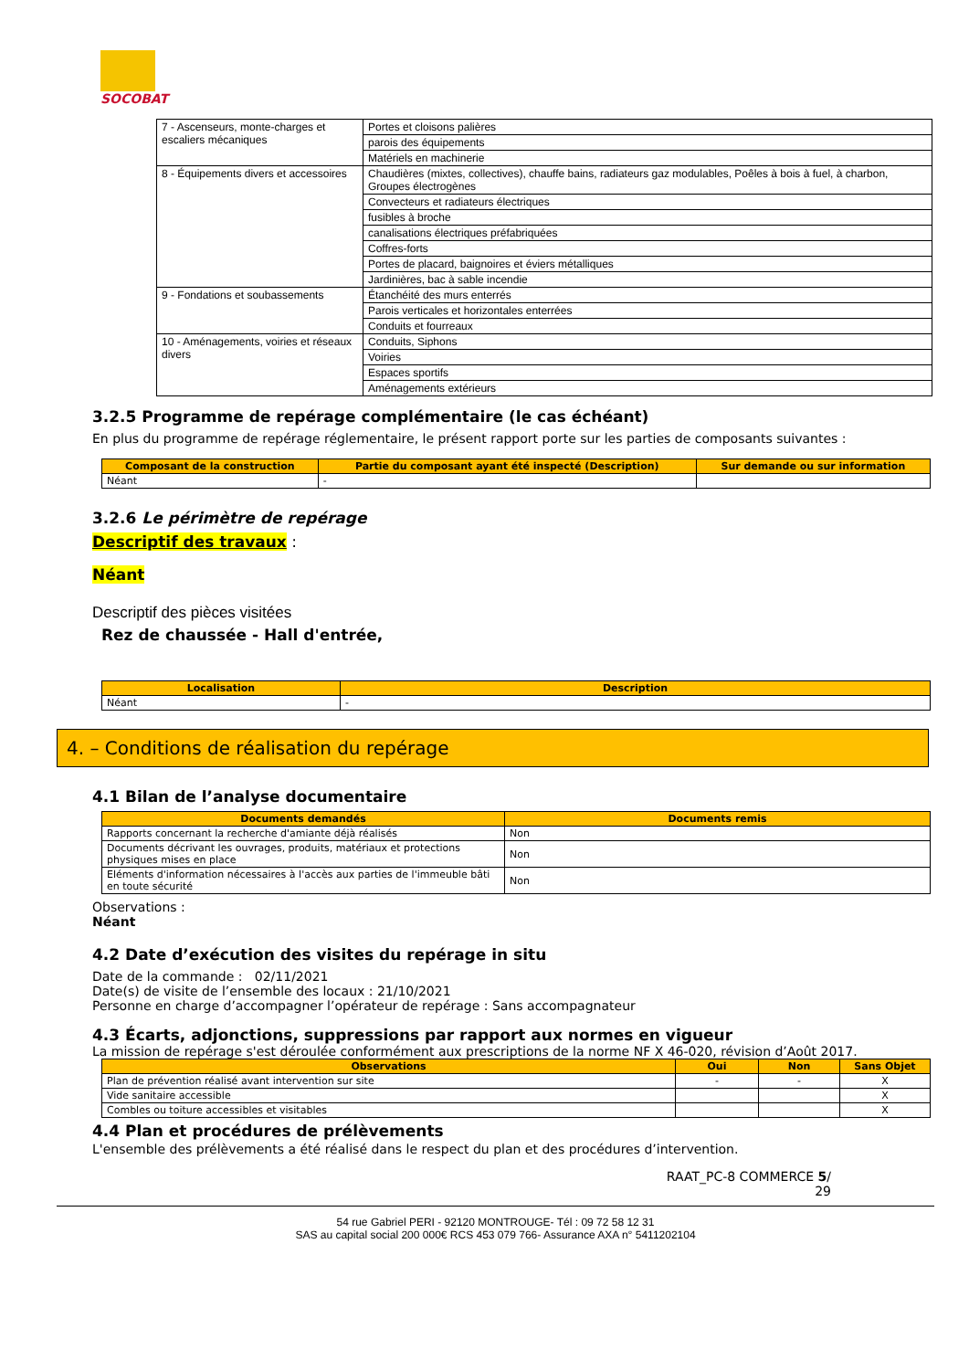SOCOBAT
| 7 - Ascenseurs, monte-charges et escaliers mécaniques | Portes et cloisons palières |
| | parois des équipements |
| | Matériels en machinerie |
| 8 - Équipements divers et accessoires | Chaudières (mixtes, collectives), chauffe bains, radiateurs gaz modulables, Poêles à bois à fuel, à charbon, Groupes électrogènes |
| | Convecteurs et radiateurs électriques |
| | fusibles à broche |
| | canalisations électriques préfabriquées |
| | Coffres-forts |
| | Portes de placard, baignoires et éviers métalliques |
| | Jardinières, bac à sable incendie |
| 9 - Fondations et soubassements | Étanchéité des murs enterrés |
| | Parois verticales et horizontales enterrées |
| | Conduits et fourreaux |
| 10 - Aménagements, voiries et réseaux divers | Conduits, Siphons |
| | Voiries |
| | Espaces sportifs |
| | Aménagements extérieurs |
3.2.5 Programme de repérage complémentaire (le cas échéant)
En plus du programme de repérage réglementaire, le présent rapport porte sur les parties de composants suivantes :
| Composant de la construction | Partie du composant ayant été inspecté (Description) | Sur demande ou sur information |
| --- | --- | --- |
| Néant | - | |
3.2.6 Le périmètre de repérage
Descriptif des travaux :
Néant
Descriptif des pièces visitées
Rez de chaussée - Hall d'entrée,
| Localisation | Description |
| --- | --- |
| Néant | - |
4. – Conditions de réalisation du repérage
4.1 Bilan de l’analyse documentaire
| Documents demandés | Documents remis |
| --- | --- |
| Rapports concernant la recherche d'amiante déjà réalisés | Non |
| Documents décrivant les ouvrages, produits, matériaux et protections physiques mises en place | Non |
| Eléments d'information nécessaires à l'accès aux parties de l'immeuble bâti en toute sécurité | Non |
Observations :
Néant
4.2 Date d’exécution des visites du repérage in situ
Date de la commande : 02/11/2021
Date(s) de visite de l’ensemble des locaux : 21/10/2021
Personne en charge d’accompagner l’opérateur de repérage : Sans accompagnateur
4.3 Écarts, adjonctions, suppressions par rapport aux normes en vigueur
La mission de repérage s'est déroulée conformément aux prescriptions de la norme NF X 46-020, révision d’Août 2017.
| Observations | Oui | Non | Sans Objet |
| --- | --- | --- | --- |
| Plan de prévention réalisé avant intervention sur site | - | - | X |
| Vide sanitaire accessible | | | X |
| Combles ou toiture accessibles et visitables | | | X |
4.4 Plan et procédures de prélèvements
L'ensemble des prélèvements a été réalisé dans le respect du plan et des procédures d’intervention.
RAAT_PC-8 COMMERCE 5/
29
54 rue Gabriel PERI - 92120 MONTROUGE- Tél : 09 72 58 12 31
SAS au capital social 200 000€ RCS 453 079 766- Assurance AXA n° 5411202104